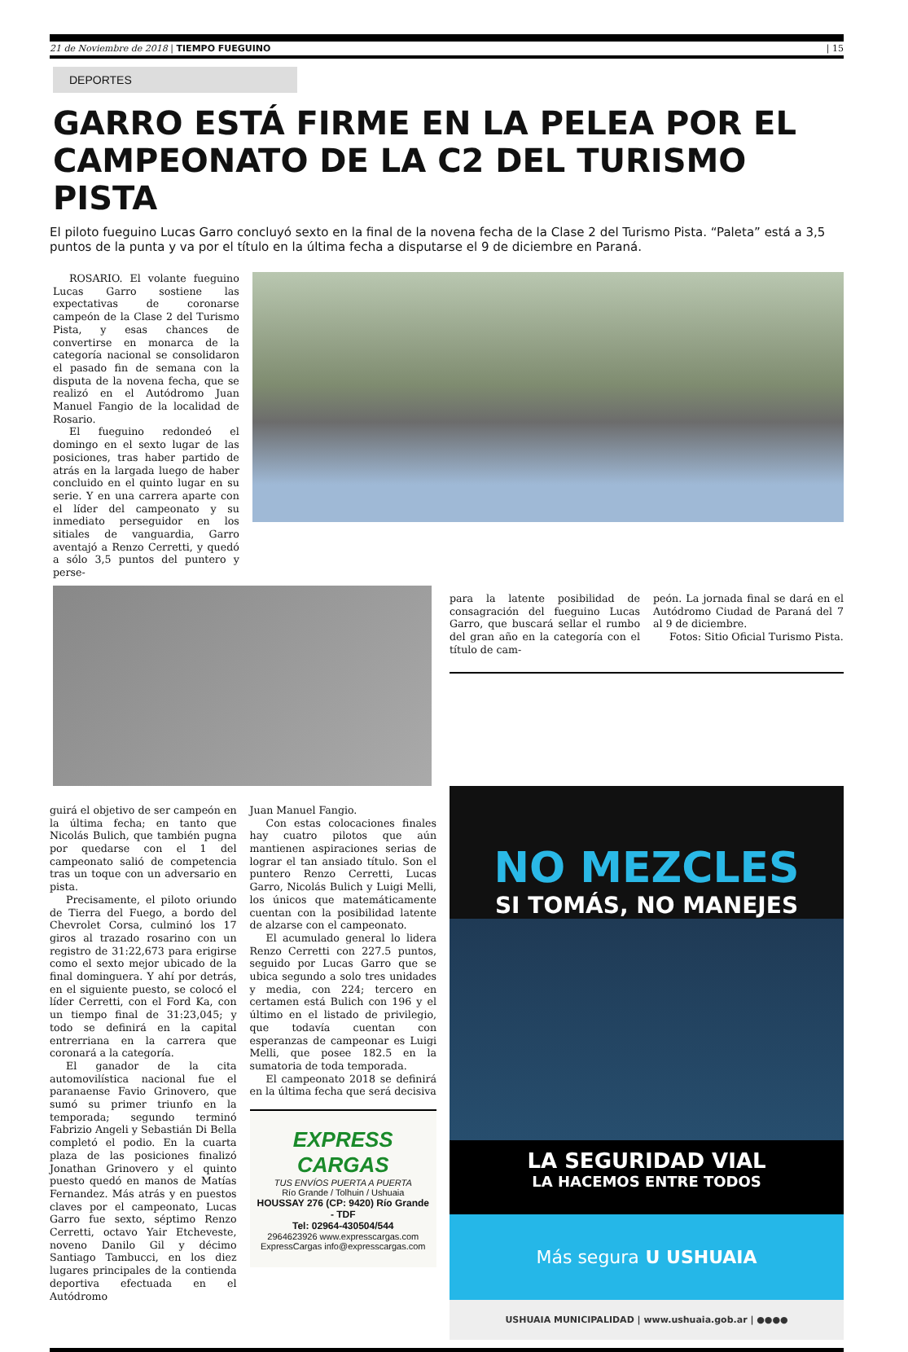21 de Noviembre de 2018 | TIEMPO FUEGUINO | 15
DEPORTES
GARRO ESTÁ FIRME EN LA PELEA POR EL CAMPEONATO DE LA C2 DEL TURISMO PISTA
El piloto fueguino Lucas Garro concluyó sexto en la final de la novena fecha de la Clase 2 del Turismo Pista. “Paleta” está a 3,5 puntos de la punta y va por el título en la última fecha a disputarse el 9 de diciembre en Paraná.
ROSARIO. El volante fueguino Lucas Garro sostiene las expectativas de coronarse campeón de la Clase 2 del Turismo Pista, y esas chances de convertirse en monarca de la categoría nacional se consolidaron el pasado fin de semana con la disputa de la novena fecha, que se realizó en el Autódromo Juan Manuel Fangio de la localidad de Rosario.
El fueguino redondeó el domingo en el sexto lugar de las posiciones, tras haber partido de atrás en la largada luego de haber concluido en el quinto lugar en su serie. Y en una carrera aparte con el líder del campeonato y su inmediato perseguidor en los sitiales de vanguardia, Garro aventajó a Renzo Cerretti, y quedó a sólo 3,5 puntos del puntero y perse-
para la latente posibilidad de consagración del fueguino Lucas Garro, que buscará sellar el rumbo del gran año en la categoría con el título de cam-
peón. La jornada final se dará en el Autódromo Ciudad de Paraná del 7 al 9 de diciembre.
Fotos: Sitio Oficial Turismo Pista.
guirá el objetivo de ser campeón en la última fecha; en tanto que Nicolás Bulich, que también pugna por quedarse con el 1 del campeonato salió de competencia tras un toque con un adversario en pista.
Precisamente, el piloto oriundo de Tierra del Fuego, a bordo del Chevrolet Corsa, culminó los 17 giros al trazado rosarino con un registro de 31:22,673 para erigirse como el sexto mejor ubicado de la final dominguera. Y ahí por detrás, en el siguiente puesto, se colocó el líder Cerretti, con el Ford Ka, con un tiempo final de 31:23,045; y todo se definirá en la capital entrerriana en la carrera que coronará a la categoría.
El ganador de la cita automovilística nacional fue el paranaense Favio Grinovero, que sumó su primer triunfo en la temporada; segundo terminó Fabrizio Angeli y Sebastián Di Bella completó el podio. En la cuarta plaza de las posiciones finalizó Jonathan Grinovero y el quinto puesto quedó en manos de Matías Fernandez. Más atrás y en puestos claves por el campeonato, Lucas Garro fue sexto, séptimo Renzo Cerretti, octavo Yair Etcheveste, noveno Danilo Gil y décimo Santiago Tambucci, en los diez lugares principales de la contienda deportiva efectuada en el Autódromo
Juan Manuel Fangio.
Con estas colocaciones finales hay cuatro pilotos que aún mantienen aspiraciones serias de lograr el tan ansiado título. Son el puntero Renzo Cerretti, Lucas Garro, Nicolás Bulich y Luigi Melli, los únicos que matemáticamente cuentan con la posibilidad latente de alzarse con el campeonato.
El acumulado general lo lidera Renzo Cerretti con 227.5 puntos, seguido por Lucas Garro que se ubica segundo a solo tres unidades y media, con 224; tercero en certamen está Bulich con 196 y el último en el listado de privilegio, que todavía cuentan con esperanzas de campeonar es Luigi Melli, que posee 182.5 en la sumatoria de toda temporada.
El campeonato 2018 se definirá en la última fecha que será decisiva
EXPRESS
CARGAS
TUS ENVÍOS PUERTA A PUERTA
Río Grande / Tolhuin / Ushuaia
HOUSSAY 276 (CP: 9420) Río Grande - TDF
Tel: 02964-430504/544
2964623926 www.expresscargas.com
ExpressCargas info@expresscargas.com
NO MEZCLES
SI TOMÁS, NO MANEJES
LA SEGURIDAD VIAL
LA HACEMOS ENTRE TODOS
Más segura U USHUAIA
USHUAIA MUNICIPALIDAD | www.ushuaia.gob.ar | ●●●●